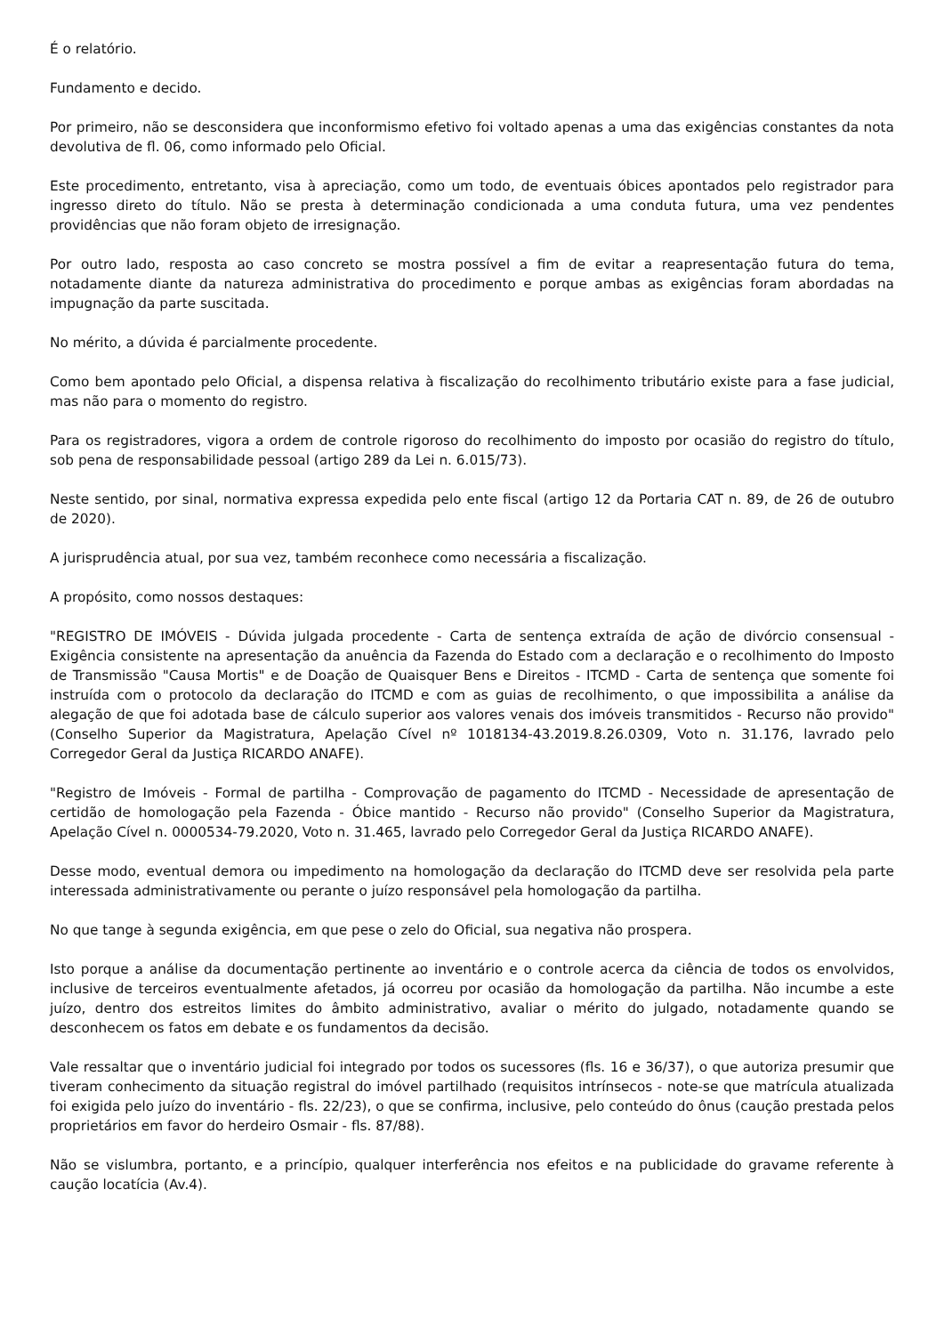É o relatório.
Fundamento e decido.
Por primeiro, não se desconsidera que inconformismo efetivo foi voltado apenas a uma das exigências constantes da nota devolutiva de fl. 06, como informado pelo Oficial.
Este procedimento, entretanto, visa à apreciação, como um todo, de eventuais óbices apontados pelo registrador para ingresso direto do título. Não se presta à determinação condicionada a uma conduta futura, uma vez pendentes providências que não foram objeto de irresignação.
Por outro lado, resposta ao caso concreto se mostra possível a fim de evitar a reapresentação futura do tema, notadamente diante da natureza administrativa do procedimento e porque ambas as exigências foram abordadas na impugnação da parte suscitada.
No mérito, a dúvida é parcialmente procedente.
Como bem apontado pelo Oficial, a dispensa relativa à fiscalização do recolhimento tributário existe para a fase judicial, mas não para o momento do registro.
Para os registradores, vigora a ordem de controle rigoroso do recolhimento do imposto por ocasião do registro do título, sob pena de responsabilidade pessoal (artigo 289 da Lei n. 6.015/73).
Neste sentido, por sinal, normativa expressa expedida pelo ente fiscal (artigo 12 da Portaria CAT n. 89, de 26 de outubro de 2020).
A jurisprudência atual, por sua vez, também reconhece como necessária a fiscalização.
A propósito, como nossos destaques:
"REGISTRO DE IMÓVEIS - Dúvida julgada procedente - Carta de sentença extraída de ação de divórcio consensual - Exigência consistente na apresentação da anuência da Fazenda do Estado com a declaração e o recolhimento do Imposto de Transmissão "Causa Mortis" e de Doação de Quaisquer Bens e Direitos - ITCMD - Carta de sentença que somente foi instruída com o protocolo da declaração do ITCMD e com as guias de recolhimento, o que impossibilita a análise da alegação de que foi adotada base de cálculo superior aos valores venais dos imóveis transmitidos - Recurso não provido" (Conselho Superior da Magistratura, Apelação Cível nº 1018134-43.2019.8.26.0309, Voto n. 31.176, lavrado pelo Corregedor Geral da Justiça RICARDO ANAFE).
"Registro de Imóveis - Formal de partilha - Comprovação de pagamento do ITCMD - Necessidade de apresentação de certidão de homologação pela Fazenda - Óbice mantido - Recurso não provido" (Conselho Superior da Magistratura, Apelação Cível n. 0000534-79.2020, Voto n. 31.465, lavrado pelo Corregedor Geral da Justiça RICARDO ANAFE).
Desse modo, eventual demora ou impedimento na homologação da declaração do ITCMD deve ser resolvida pela parte interessada administrativamente ou perante o juízo responsável pela homologação da partilha.
No que tange à segunda exigência, em que pese o zelo do Oficial, sua negativa não prospera.
Isto porque a análise da documentação pertinente ao inventário e o controle acerca da ciência de todos os envolvidos, inclusive de terceiros eventualmente afetados, já ocorreu por ocasião da homologação da partilha. Não incumbe a este juízo, dentro dos estreitos limites do âmbito administrativo, avaliar o mérito do julgado, notadamente quando se desconhecem os fatos em debate e os fundamentos da decisão.
Vale ressaltar que o inventário judicial foi integrado por todos os sucessores (fls. 16 e 36/37), o que autoriza presumir que tiveram conhecimento da situação registral do imóvel partilhado (requisitos intrínsecos - note-se que matrícula atualizada foi exigida pelo juízo do inventário - fls. 22/23), o que se confirma, inclusive, pelo conteúdo do ônus (caução prestada pelos proprietários em favor do herdeiro Osmair - fls. 87/88).
Não se vislumbra, portanto, e a princípio, qualquer interferência nos efeitos e na publicidade do gravame referente à caução locatícia (Av.4).